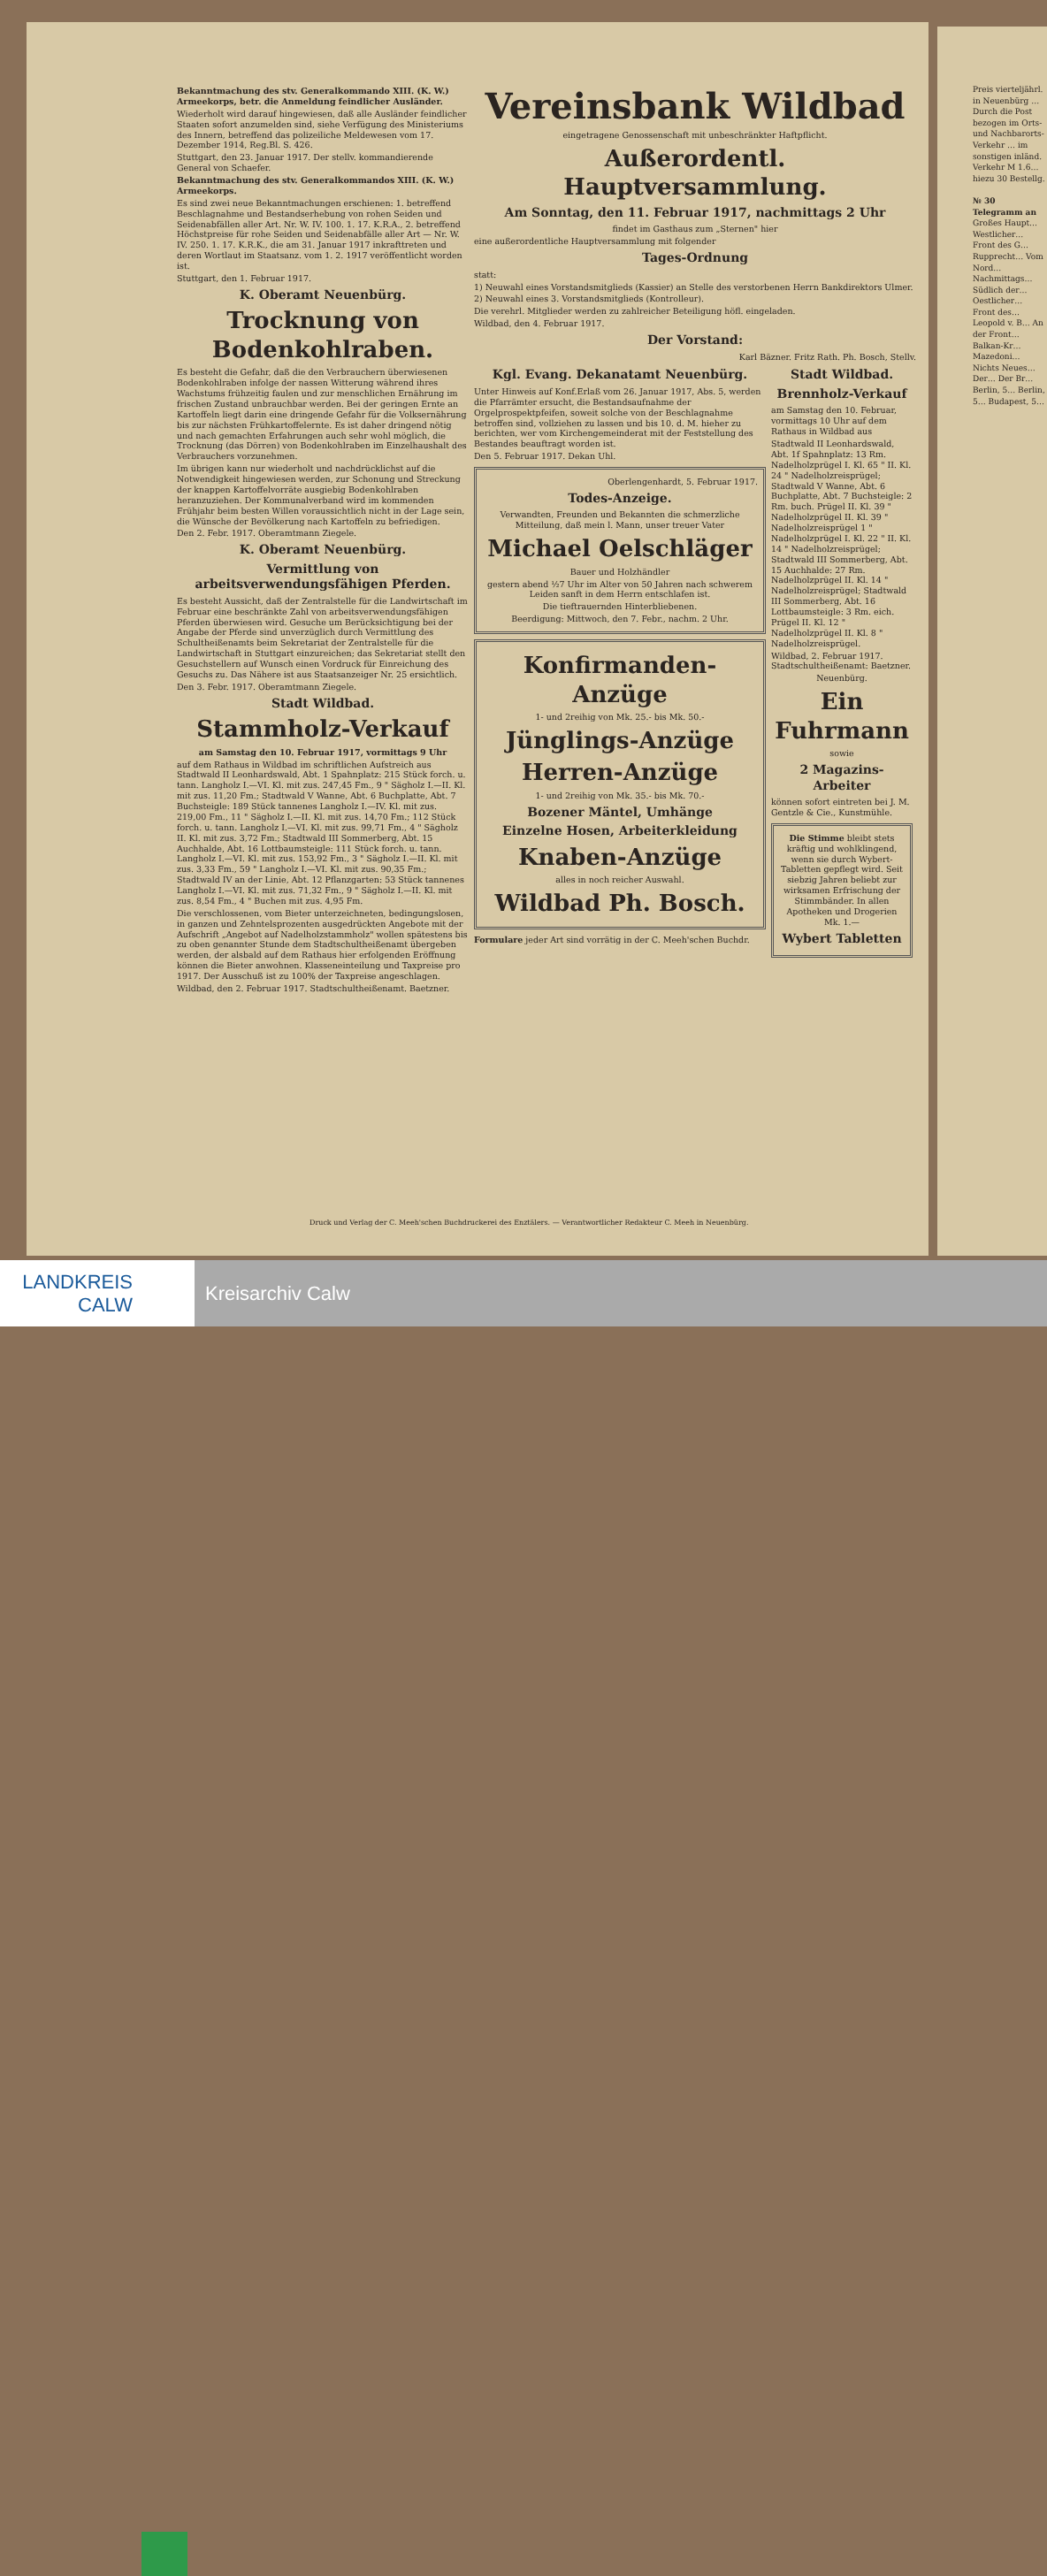Bekanntmachung des stv. Generalkommando XIII. (K. W.) Armeekorps, betr. die Anmeldung feindlicher Ausländer.
Wiederholt wird darauf hingewiesen, daß alle Ausländer feindlicher Staaten sofort anzumelden sind, siehe Verfügung des Ministeriums des Innern, betreffend das polizeiliche Meldewesen vom 17. Dezember 1914, Reg.Bl. S. 426.
Stuttgart, den 23. Januar 1917. Der stellv. kommandierende General von Schaefer.
Bekanntmachung des stv. Generalkommandos XIII. (K. W.) Armeekorps.
Es sind zwei neue Bekanntmachungen erschienen: 1. betreffend Beschlagnahme und Bestandserhebung von rohen Seiden und Seidenabfällen aller Art. Nr. W. IV. 100. 1. 17. K.R.A., 2. betreffend Höchstpreise für rohe Seiden und Seidenabfälle aller Art — Nr. W. IV. 250. 1. 17. K.R.K., die am 31. Januar 1917 inkrafttreten und deren Wortlaut im Staatsanz. vom 1. 2. 1917 veröffentlicht worden ist.
Stuttgart, den 1. Februar 1917.
K. Oberamt Neuenbürg.
Trocknung von Bodenkohlraben.
Es besteht die Gefahr, daß die den Verbrauchern überwiesenen Bodenkohlraben infolge der nassen Witterung während ihres Wachstums frühzeitig faulen und zur menschlichen Ernährung im frischen Zustand unbrauchbar werden. Bei der geringen Ernte an Kartoffeln liegt darin eine dringende Gefahr für die Volksernährung bis zur nächsten Frühkartoffelernte. Es ist daher dringend nötig und nach gemachten Erfahrungen auch sehr wohl möglich, die Trocknung (das Dörren) von Bodenkohlraben im Einzelhaushalt des Verbrauchers vorzunehmen.
Im übrigen kann nur wiederholt und nachdrücklichst auf die Notwendigkeit hingewiesen werden, zur Schonung und Streckung der knappen Kartoffelvorräte ausgiebig Bodenkohlraben heranzuziehen. Der Kommunalverband wird im kommenden Frühjahr beim besten Willen voraussichtlich nicht in der Lage sein, die Wünsche der Bevölkerung nach Kartoffeln zu befriedigen.
Den 2. Febr. 1917. Oberamtmann Ziegele.
K. Oberamt Neuenbürg.
Vermittlung von arbeitsverwendungsfähigen Pferden.
Es besteht Aussicht, daß der Zentralstelle für die Landwirtschaft im Februar eine beschränkte Zahl von arbeitsverwendungsfähigen Pferden überwiesen wird. Gesuche um Berücksichtigung bei der Angabe der Pferde sind unverzüglich durch Vermittlung des Schultheißenamts beim Sekretariat der Zentralstelle für die Landwirtschaft in Stuttgart einzureichen; das Sekretariat stellt den Gesuchstellern auf Wunsch einen Vordruck für Einreichung des Gesuchs zu. Das Nähere ist aus Staatsanzeiger Nr. 25 ersichtlich.
Den 3. Febr. 1917. Oberamtmann Ziegele.
Stadt Wildbad.
Stammholz-Verkauf
am Samstag den 10. Februar 1917, vormittags 9 Uhr
auf dem Rathaus in Wildbad im schriftlichen Aufstreich aus Stadtwald II Leonhardswald, Abt. 1 Spahnplatz: 215 Stück forch. u. tann. Langholz I.—VI. Kl. mit zus. 247,45 Fm., 9 " Sägholz I.—II. Kl. mit zus. 11,20 Fm.; Stadtwald V Wanne, Abt. 6 Buchplatte, Abt. 7 Buchsteigle: 189 Stück tannenes Langholz I.—IV. Kl. mit zus. 219,00 Fm., 11 " Sägholz I.—II. Kl. mit zus. 14,70 Fm.; 112 Stück forch. u. tann. Langholz I.—VI. Kl. mit zus. 99,71 Fm., 4 " Sägholz II. Kl. mit zus. 3,72 Fm.; Stadtwald III Sommerberg, Abt. 15 Auchhalde, Abt. 16 Lottbaumsteigle: 111 Stück forch. u. tann. Langholz I.—VI. Kl. mit zus. 153,92 Fm., 3 " Sägholz I.—II. Kl. mit zus. 3,33 Fm., 59 " Langholz I.—VI. Kl. mit zus. 90,35 Fm.; Stadtwald IV an der Linie, Abt. 12 Pflanzgarten: 53 Stück tannenes Langholz I.—VI. Kl. mit zus. 71,32 Fm., 9 " Sägholz I.—II. Kl. mit zus. 8,54 Fm., 4 " Buchen mit zus. 4,95 Fm.
Die verschlossenen, vom Bieter unterzeichneten, bedingungslosen, in ganzen und Zehntelsprozenten ausgedrückten Angebote mit der Aufschrift „Angebot auf Nadelholzstammholz" wollen spätestens bis zu oben genannter Stunde dem Stadtschultheißenamt übergeben werden, der alsbald auf dem Rathaus hier erfolgenden Eröffnung können die Bieter anwohnen. Klasseneinteilung und Taxpreise pro 1917. Der Ausschuß ist zu 100% der Taxpreise angeschlagen.
Wildbad, den 2. Februar 1917. Stadtschultheißenamt. Baetzner.
Vereinsbank Wildbad
eingetragene Genossenschaft mit unbeschränkter Haftpflicht.
Außerordentl. Hauptversammlung.
Am Sonntag, den 11. Februar 1917, nachmittags 2 Uhr
findet im Gasthaus zum „Sternen" hier
eine außerordentliche Hauptversammlung mit folgender
Tages-Ordnung
statt:
1) Neuwahl eines Vorstandsmitglieds (Kassier) an Stelle des verstorbenen Herrn Bankdirektors Ulmer.
2) Neuwahl eines 3. Vorstandsmitglieds (Kontrolleur).
Die verehrl. Mitglieder werden zu zahlreicher Beteiligung höfl. eingeladen.
Wildbad, den 4. Februar 1917.
Der Vorstand:
Karl Bäzner. Fritz Rath. Ph. Bosch, Stellv.
Kgl. Evang. Dekanatamt Neuenbürg.
Unter Hinweis auf Konf.Erlaß vom 26. Januar 1917, Abs. 5, werden die Pfarrämter ersucht, die Bestandsaufnahme der Orgelprospektpfeifen, soweit solche von der Beschlagnahme betroffen sind, vollziehen zu lassen und bis 10. d. M. hieher zu berichten, wer vom Kirchengemeinderat mit der Feststellung des Bestandes beauftragt worden ist.
Den 5. Februar 1917. Dekan Uhl.
Oberlengenhardt, 5. Februar 1917.
Todes-Anzeige.
Verwandten, Freunden und Bekannten die schmerzliche Mitteilung, daß mein l. Mann, unser treuer Vater
Michael Oelschläger
Bauer und Holzhändler
gestern abend ½7 Uhr im Alter von 50 Jahren nach schwerem Leiden sanft in dem Herrn entschlafen ist.
Die tieftrauernden Hinterbliebenen.
Beerdigung: Mittwoch, den 7. Febr., nachm. 2 Uhr.
Konfirmanden-Anzüge
1- und 2reihig von Mk. 25.- bis Mk. 50.-
Jünglings-Anzüge
Herren-Anzüge
1- und 2reihig von Mk. 35.- bis Mk. 70.-
Bozener Mäntel, Umhänge
Einzelne Hosen, Arbeiterkleidung
Knaben-Anzüge
alles in noch reicher Auswahl.
Wildbad Ph. Bosch.
Formulare jeder Art sind vorrätig in der C. Meeh'schen Buchdr.
Stadt Wildbad.
Brennholz-Verkauf
am Samstag den 10. Februar, vormittags 10 Uhr auf dem Rathaus in Wildbad aus
Stadtwald II Leonhardswald, Abt. 1f Spahnplatz: 13 Rm. Nadelholzprügel I. Kl. 65 " II. Kl. 24 " Nadelholzreisprügel; Stadtwald V Wanne, Abt. 6 Buchplatte, Abt. 7 Buchsteigle: 2 Rm. buch. Prügel II. Kl. 39 " Nadelholzprügel II. Kl. 39 " Nadelholzreisprügel 1 " Nadelholzprügel I. Kl. 22 " II. Kl. 14 " Nadelholzreisprügel; Stadtwald III Sommerberg, Abt. 15 Auchhalde: 27 Rm. Nadelholzprügel II. Kl. 14 " Nadelholzreisprügel; Stadtwald III Sommerberg, Abt. 16 Lottbaumsteigle: 3 Rm. eich. Prügel II. Kl. 12 " Nadelholzprügel II. Kl. 8 " Nadelholzreisprügel.
Wildbad, 2. Februar 1917. Stadtschultheißenamt: Baetzner.
Neuenbürg.
Ein Fuhrmann
sowie
2 Magazins-Arbeiter
können sofort eintreten bei J. M. Gentzle & Cie., Kunstmühle.
Die Stimme bleibt stets kräftig und wohlklingend, wenn sie durch Wybert-Tabletten gepflegt wird. Seit siebzig Jahren beliebt zur wirksamen Erfrischung der Stimmbänder. In allen Apotheken und Drogerien Mk. 1.—
Wybert Tabletten
Druck und Verlag der C. Meeh'schen Buchdruckerei des Enztälers. — Verantwortlicher Redakteur C. Meeh in Neuenbürg.
Preis vierteljährl. in Neuenbürg … Durch die Post bezogen im Orts- und Nachbarorts-Verkehr … im sonstigen inländ. Verkehr M 1.6… hiezu 30 Bestellg.
№ 30
Telegramm an
Großes Haupt… Westlicher… Front des G… Rupprecht… Vom Nord… Nachmittags… Südlich der… Oestlicher… Front des… Leopold v. B… An der Front… Balkan-Kr… Mazedoni… Nichts Neues… Der… Der Br… Berlin, 5… Berlin, 5… Budapest, 5…
LANDKREIS
CALW
Kreisarchiv Calw